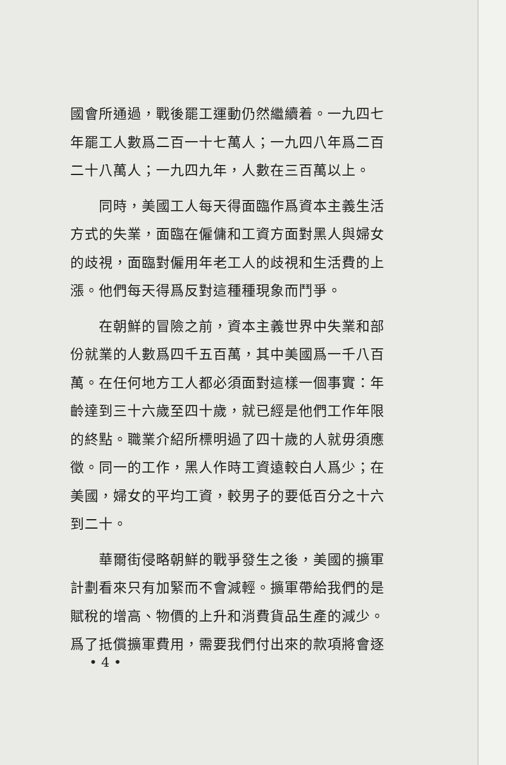國會所通過，戰後罷工運動仍然繼續着。一九四七年罷工人數爲二百一十七萬人；一九四八年爲二百二十八萬人；一九四九年，人數在三百萬以上。
同時，美國工人每天得面臨作爲資本主義生活方式的失業，面臨在僱傭和工資方面對黑人與婦女的歧視，面臨對僱用年老工人的歧視和生活費的上漲。他們每天得爲反對這種種現象而鬥爭。
在朝鮮的冒險之前，資本主義世界中失業和部份就業的人數爲四千五百萬，其中美國爲一千八百萬。在任何地方工人都必須面對這樣一個事實：年齡達到三十六歲至四十歲，就已經是他們工作年限的終點。職業介紹所標明過了四十歲的人就毋須應徵。同一的工作，黑人作時工資遠較白人爲少；在美國，婦女的平均工資，較男子的要低百分之十六到二十。
華爾街侵略朝鮮的戰爭發生之後，美國的擴軍計劃看來只有加緊而不會減輕。擴軍帶給我們的是賦稅的增高、物價的上升和消費貨品生產的減少。爲了抵償擴軍費用，需要我們付出來的款項將會逐
• 4 •